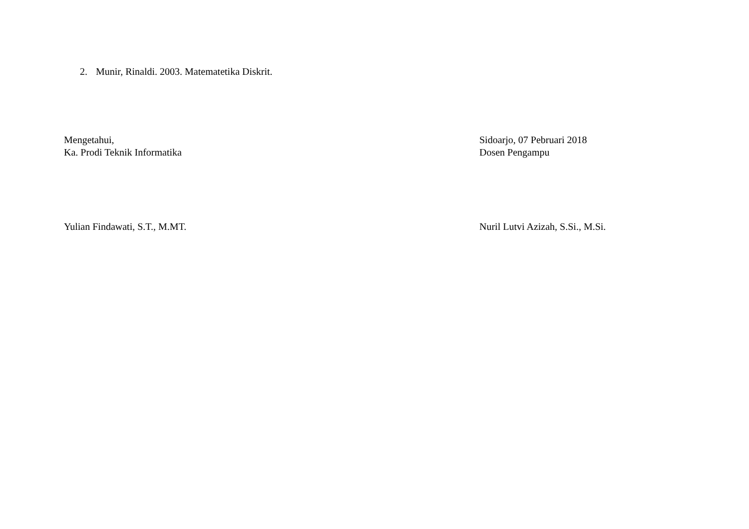2. Munir, Rinaldi. 2003. Matematetika Diskrit.
Mengetahui,
Ka. Prodi Teknik Informatika
Sidoarjo, 07 Pebruari 2018
Dosen Pengampu
Yulian Findawati, S.T., M.MT. Nuril Lutvi Azizah, S.Si., M.Si.